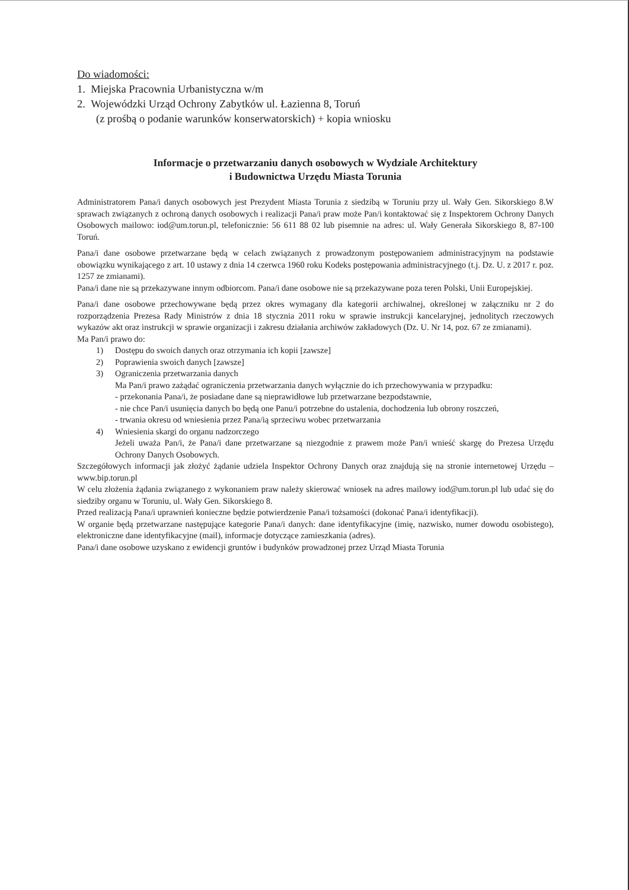Do wiadomości:
1. Miejska Pracownia Urbanistyczna w/m
2. Wojewódzki Urząd Ochrony Zabytków ul. Łazienna 8, Toruń
(z prośbą o podanie warunków konserwatorskich) + kopia wniosku
Informacje o przetwarzaniu danych osobowych w Wydziale Architektury
i Budownictwa Urzędu Miasta Torunia
Administratorem Pana/i danych osobowych jest Prezydent Miasta Torunia z siedzibą w Toruniu przy ul. Wały Gen. Sikorskiego 8.W sprawach związanych z ochroną danych osobowych i realizacji Pana/i praw może Pan/i kontaktować się z Inspektorem Ochrony Danych Osobowych mailowo: iod@um.torun.pl, telefonicznie: 56 611 88 02 lub pisemnie na adres: ul. Wały Generała Sikorskiego 8, 87-100 Toruń.
Pana/i dane osobowe przetwarzane będą w celach związanych z prowadzonym postępowaniem administracyjnym na podstawie obowiązku wynikającego z art. 10 ustawy z dnia 14 czerwca 1960 roku Kodeks postępowania administracyjnego (t.j. Dz. U. z 2017 r. poz. 1257 ze zmianami).
Pana/i dane nie są przekazywane innym odbiorcom. Pana/i dane osobowe nie są przekazywane poza teren Polski, Unii Europejskiej.
Pana/i dane osobowe przechowywane będą przez okres wymagany dla kategorii archiwalnej, określonej w załączniku nr 2 do rozporządzenia Prezesa Rady Ministrów z dnia 18 stycznia 2011 roku w sprawie instrukcji kancelaryjnej, jednolitych rzeczowych wykazów akt oraz instrukcji w sprawie organizacji i zakresu działania archiwów zakładowych (Dz. U. Nr 14, poz. 67 ze zmianami).
Ma Pan/i prawo do:
1) Dostępu do swoich danych oraz otrzymania ich kopii [zawsze]
2) Poprawienia swoich danych [zawsze]
3) Ograniczenia przetwarzania danych
Ma Pan/i prawo zażądać ograniczenia przetwarzania danych wyłącznie do ich przechowywania w przypadku:
- przekonania Pana/i, że posiadane dane są nieprawidłowe lub przetwarzane bezpodstawnie,
- nie chce Pan/i usunięcia danych bo będą one Panu/i potrzebne do ustalenia, dochodzenia lub obrony roszczeń,
- trwania okresu od wniesienia przez Pana/ią sprzeciwu wobec przetwarzania
4) Wniesienia skargi do organu nadzorczego
Jeżeli uważa Pan/i, że Pana/i dane przetwarzane są niezgodnie z prawem może Pan/i wnieść skargę do Prezesa Urzędu Ochrony Danych Osobowych.
Szczegółowych informacji jak złożyć żądanie udziela Inspektor Ochrony Danych oraz znajdują się na stronie internetowej Urzędu – www.bip.torun.pl
W celu złożenia żądania związanego z wykonaniem praw należy skierować wniosek na adres mailowy iod@um.torun.pl lub udać się do siedziby organu w Toruniu, ul. Wały Gen. Sikorskiego 8.
Przed realizacją Pana/i uprawnień konieczne będzie potwierdzenie Pana/i tożsamości (dokonać Pana/i identyfikacji).
W organie będą przetwarzane następujące kategorie Pana/i danych: dane identyfikacyjne (imię, nazwisko, numer dowodu osobistego), elektroniczne dane identyfikacyjne (mail), informacje dotyczące zamieszkania (adres).
Pana/i dane osobowe uzyskano z ewidencji gruntów i budynków prowadzonej przez Urząd Miasta Torunia